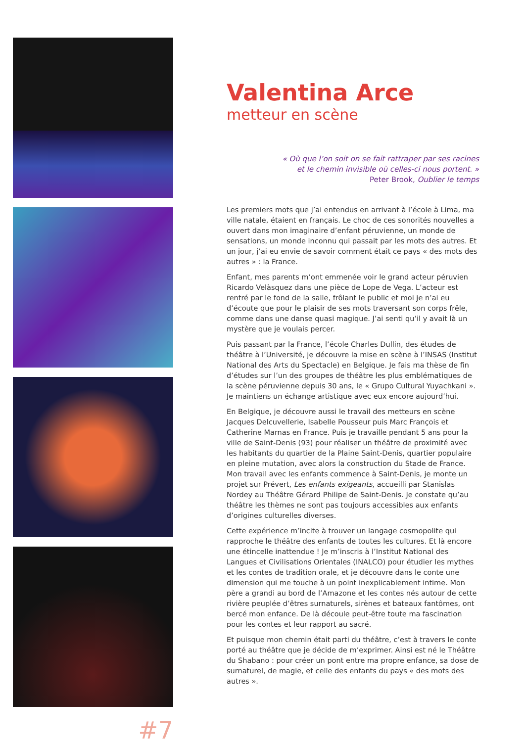#7
Valentina Arce
metteur en scène
« Où que l’on soit on se fait rattraper par ses racines
et le chemin invisible où celles-ci nous portent. »
Peter Brook, Oublier le temps
Les premiers mots que j’ai entendus en arrivant à l’école à Lima, ma ville natale, étaient en français. Le choc de ces sonorités nouvelles a ouvert dans mon imaginaire d’enfant péruvienne, un monde de sensations, un monde inconnu qui passait par les mots des autres. Et un jour, j’ai eu envie de savoir comment était ce pays « des mots des autres » : la France.
Enfant, mes parents m’ont emmenée voir le grand acteur péruvien Ricardo Velàsquez dans une pièce de Lope de Vega. L’acteur est rentré par le fond de la salle, frôlant le public et moi je n’ai eu d’écoute que pour le plaisir de ses mots traversant son corps frêle, comme dans une danse quasi magique. J’ai senti qu’il y avait là un mystère que je voulais percer.
Puis passant par la France, l’école Charles Dullin, des études de théâtre à l’Université, je découvre la mise en scène à l’INSAS (Institut National des Arts du Spectacle) en Belgique. Je fais ma thèse de fin d’études sur l’un des groupes de théâtre les plus emblématiques de la scène péruvienne depuis 30 ans, le « Grupo Cultural Yuyachkani ». Je maintiens un échange artistique avec eux encore aujourd’hui.
En Belgique, je découvre aussi le travail des metteurs en scène Jacques Delcuvellerie, Isabelle Pousseur puis Marc François et Catherine Marnas en France. Puis je travaille pendant 5 ans pour la ville de Saint-Denis (93) pour réaliser un théâtre de proximité avec les habitants du quartier de la Plaine Saint-Denis, quartier populaire en pleine mutation, avec alors la construction du Stade de France. Mon travail avec les enfants commence à Saint-Denis, je monte un projet sur Prévert, Les enfants exigeants, accueilli par Stanislas Nordey au Théâtre Gérard Philipe de Saint-Denis. Je constate qu’au théâtre les thèmes ne sont pas toujours accessibles aux enfants d’origines culturelles diverses.
Cette expérience m’incite à trouver un langage cosmopolite qui rapproche le théâtre des enfants de toutes les cultures. Et là encore une étincelle inattendue ! Je m’inscris à l’Institut National des Langues et Civilisations Orientales (INALCO) pour étudier les mythes et les contes de tradition orale, et je découvre dans le conte une dimension qui me touche à un point inexplicablement intime. Mon père a grandi au bord de l’Amazone et les contes nés autour de cette rivière peuplée d’êtres surnaturels, sirènes et bateaux fantômes, ont bercé mon enfance. De là découle peut-être toute ma fascination pour les contes et leur rapport au sacré.
Et puisque mon chemin était parti du théâtre, c’est à travers le conte porté au théâtre que je décide de m’exprimer. Ainsi est né le Théâtre du Shabano : pour créer un pont entre ma propre enfance, sa dose de surnaturel, de magie, et celle des enfants du pays « des mots des autres ».